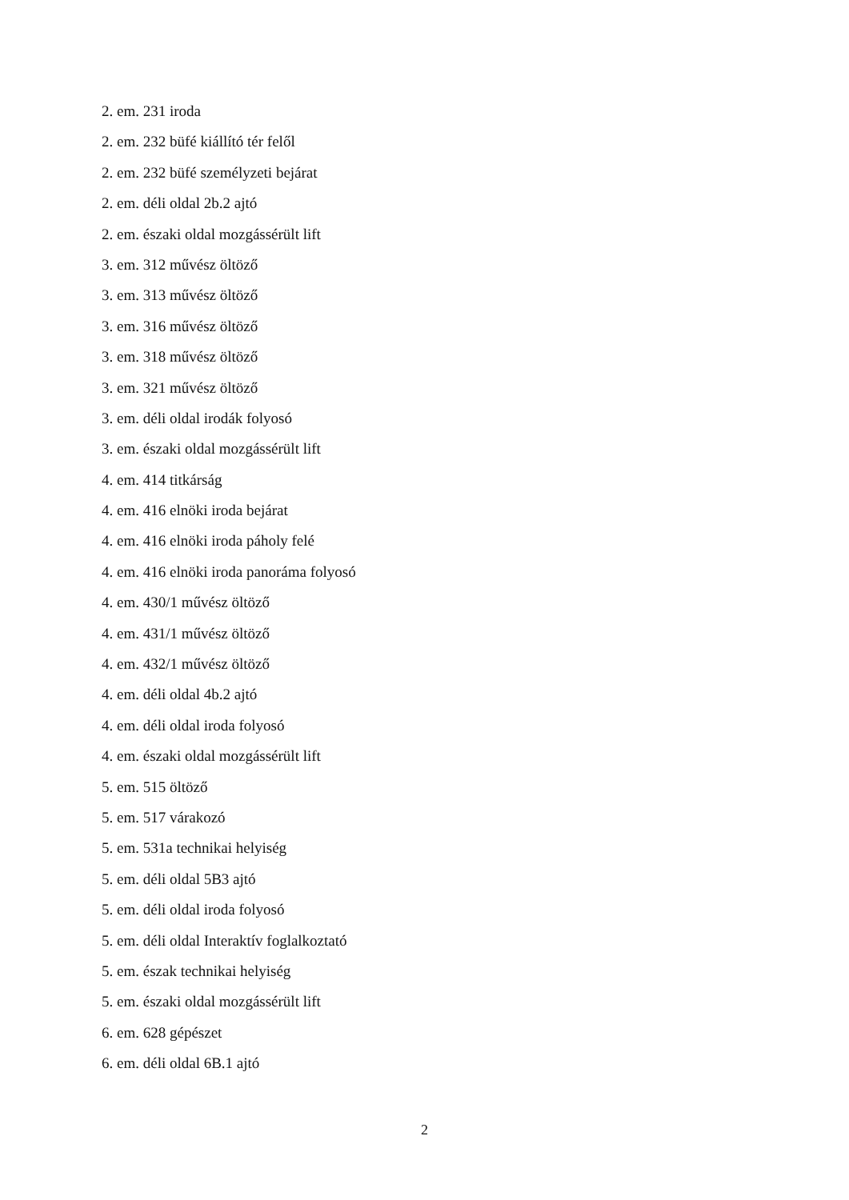2. em. 231 iroda
2. em. 232 büfé kiállító tér felől
2. em. 232 büfé személyzeti bejárat
2. em. déli oldal 2b.2 ajtó
2. em. északi oldal mozgássérült lift
3. em. 312 művész öltöző
3. em. 313 művész öltöző
3. em. 316 művész öltöző
3. em. 318 művész öltöző
3. em. 321 művész öltöző
3. em. déli oldal irodák folyosó
3. em. északi oldal mozgássérült lift
4. em. 414 titkárság
4. em. 416 elnöki iroda bejárat
4. em. 416 elnöki iroda páholy felé
4. em. 416 elnöki iroda panoráma folyosó
4. em. 430/1 művész öltöző
4. em. 431/1 művész öltöző
4. em. 432/1 művész öltöző
4. em. déli oldal 4b.2 ajtó
4. em. déli oldal iroda folyosó
4. em. északi oldal mozgássérült lift
5. em. 515 öltöző
5. em. 517 várakozó
5. em. 531a technikai helyiség
5. em. déli oldal 5B3 ajtó
5. em. déli oldal iroda folyosó
5. em. déli oldal Interaktív foglalkoztató
5. em. észak technikai helyiség
5. em. északi oldal mozgássérült lift
6. em. 628 gépészet
6. em. déli oldal 6B.1 ajtó
2